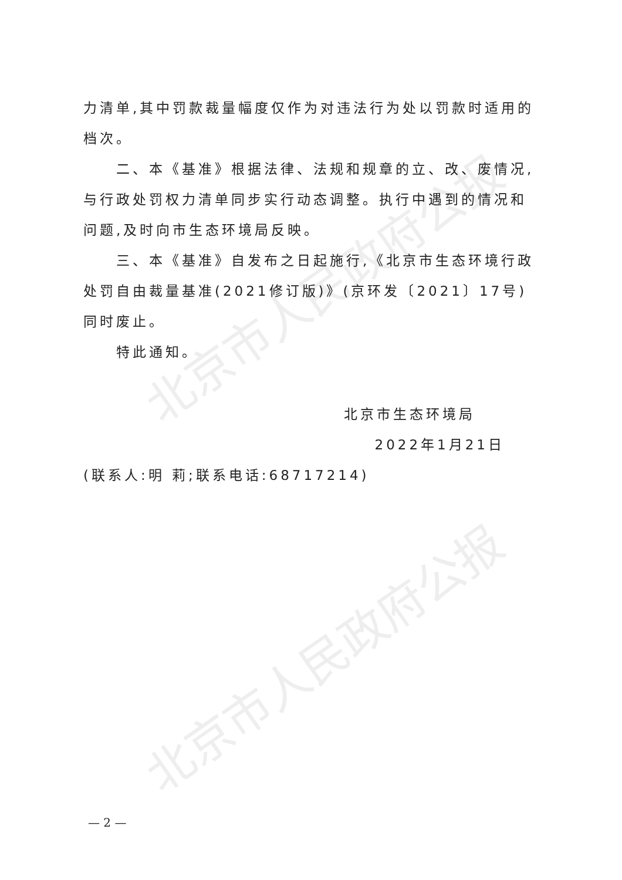北京市人民政府公报
北京市人民政府公报
力清单,其中罚款裁量幅度仅作为对违法行为处以罚款时适用的档次。
二、本《基准》根据法律、法规和规章的立、改、废情况,与行政处罚权力清单同步实行动态调整。执行中遇到的情况和问题,及时向市生态环境局反映。
三、本《基准》自发布之日起施行,《北京市生态环境行政处罚自由裁量基准(2021修订版)》(京环发〔2021〕17号)同时废止。
特此通知。
北京市生态环境局
2022年1月21日
(联系人:明 莉;联系电话:68717214)
— 2 —